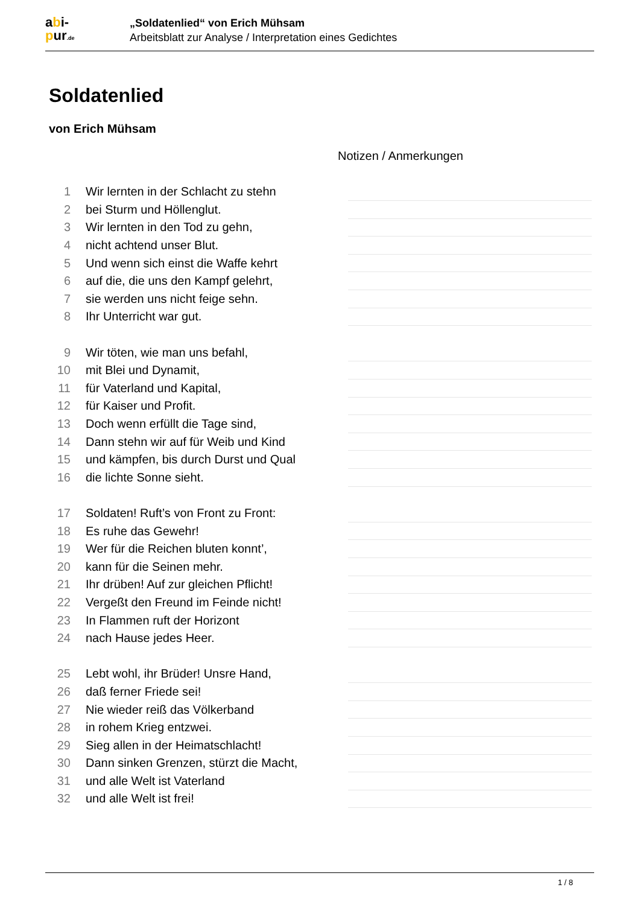abi-
pur.de
„Soldatenlied“ von Erich Mühsam
Arbeitsblatt zur Analyse / Interpretation eines Gedichtes
Soldatenlied
von Erich Mühsam
Notizen / Anmerkungen
1 Wir lernten in der Schlacht zu stehn
2 bei Sturm und Höllenglut.
3 Wir lernten in den Tod zu gehn,
4 nicht achtend unser Blut.
5 Und wenn sich einst die Waffe kehrt
6 auf die, die uns den Kampf gelehrt,
7 sie werden uns nicht feige sehn.
8 Ihr Unterricht war gut.
9 Wir töten, wie man uns befahl,
10 mit Blei und Dynamit,
11 für Vaterland und Kapital,
12 für Kaiser und Profit.
13 Doch wenn erfüllt die Tage sind,
14 Dann stehn wir auf für Weib und Kind
15 und kämpfen, bis durch Durst und Qual
16 die lichte Sonne sieht.
17 Soldaten! Ruft’s von Front zu Front:
18 Es ruhe das Gewehr!
19 Wer für die Reichen bluten konnt’,
20 kann für die Seinen mehr.
21 Ihr drüben! Auf zur gleichen Pflicht!
22 Vergeßt den Freund im Feinde nicht!
23 In Flammen ruft der Horizont
24 nach Hause jedes Heer.
25 Lebt wohl, ihr Brüder! Unsre Hand,
26 daß ferner Friede sei!
27 Nie wieder reiß das Völkerband
28 in rohem Krieg entzwei.
29 Sieg allen in der Heimatschlacht!
30 Dann sinken Grenzen, stürzt die Macht,
31 und alle Welt ist Vaterland
32 und alle Welt ist frei!
1 / 8